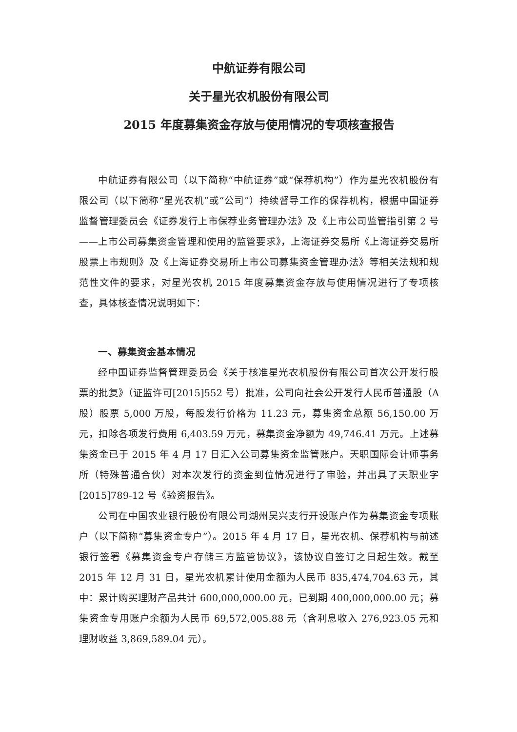中航证券有限公司
关于星光农机股份有限公司
2015 年度募集资金存放与使用情况的专项核查报告
中航证券有限公司（以下简称“中航证券”或“保荐机构”）作为星光农机股份有限公司（以下简称“星光农机”或“公司”）持续督导工作的保荐机构，根据中国证券监督管理委员会《证券发行上市保荐业务管理办法》及《上市公司监管指引第 2 号——上市公司募集资金管理和使用的监管要求》，上海证券交易所《上海证券交易所股票上市规则》及《上海证券交易所上市公司募集资金管理办法》等相关法规和规范性文件的要求，对星光农机 2015 年度募集资金存放与使用情况进行了专项核查，具体核查情况说明如下：
一、募集资金基本情况
经中国证券监督管理委员会《关于核准星光农机股份有限公司首次公开发行股票的批复》（证监许可[2015]552 号）批准，公司向社会公开发行人民币普通股（A 股）股票 5,000 万股，每股发行价格为 11.23 元，募集资金总额 56,150.00 万元，扣除各项发行费用 6,403.59 万元，募集资金净额为 49,746.41 万元。上述募集资金已于 2015 年 4 月 17 日汇入公司募集资金监管账户。天职国际会计师事务所（特殊普通合伙）对本次发行的资金到位情况进行了审验，并出具了天职业字[2015]789-12 号《验资报告》。
公司在中国农业银行股份有限公司湖州吴兴支行开设账户作为募集资金专项账户（以下简称“募集资金专户”）。2015 年 4 月 17 日，星光农机、保荐机构与前述银行签署《募集资金专户存储三方监管协议》，该协议自签订之日起生效。截至 2015 年 12 月 31 日，星光农机累计使用金额为人民币 835,474,704.63 元，其中：累计购买理财产品共计 600,000,000.00 元，已到期 400,000,000.00 元；募集资金专用账户余额为人民币 69,572,005.88 元（含利息收入 276,923.05 元和理财收益 3,869,589.04 元）。